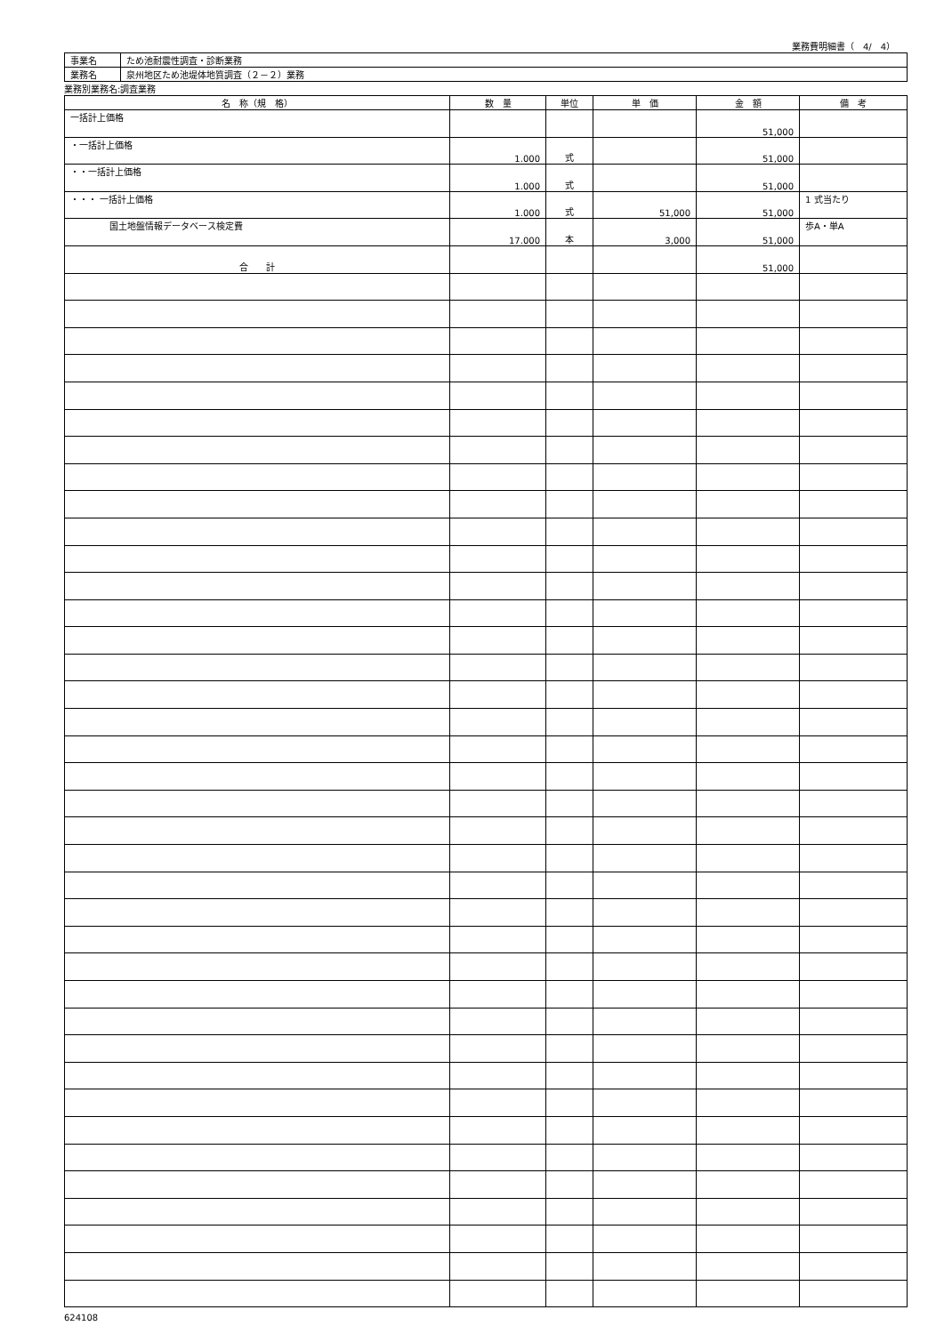業務費明細書（　4/　4）
| 事業名 | ため池耐震性調査・診断業務 |
| 業務名 | 泉州地区ため池堤体地質調査（２－２）業務 |
業務別業務名:調査業務
| 名 称（規 格） | 数 量 | 単位 | 単 価 | 金 額 | 備 考 |
| --- | --- | --- | --- | --- | --- |
| 一括計上価格 | | | | 51,000 | |
| ・一括計上価格 | 1.000 | 式 | | 51,000 | |
| ・・一括計上価格 | 1.000 | 式 | | 51,000 | |
| ・・・ 一括計上価格 | 1.000 | 式 | 51,000 | 51,000 | 1 式当たり |
| 国土地盤情報データベース検定費 | 17.000 | 本 | 3,000 | 51,000 | 歩A・単A |
| 合 計 | | | | 51,000 | |
624108